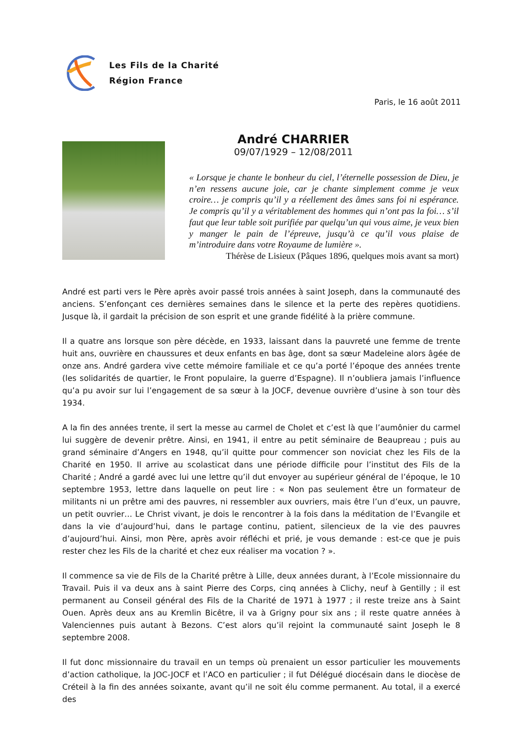Les Fils de la Charité
Région France
Paris, le 16 août 2011
André CHARRIER
09/07/1929 – 12/08/2011
« Lorsque je chante le bonheur du ciel, l’éternelle possession de Dieu, je n’en ressens aucune joie, car je chante simplement comme je veux croire… je compris qu’il y a réellement des âmes sans foi ni espérance. Je compris qu’il y a véritablement des hommes qui n’ont pas la foi… s’il faut que leur table soit purifiée par quelqu’un qui vous aime, je veux bien y manger le pain de l’épreuve, jusqu’à ce qu’il vous plaise de m’introduire dans votre Royaume de lumière ».
Thérèse de Lisieux (Pâques 1896, quelques mois avant sa mort)
André est parti vers le Père après avoir passé trois années à saint Joseph, dans la communauté des anciens. S’enfonçant ces dernières semaines dans le silence et la perte des repères quotidiens. Jusque là, il gardait la précision de son esprit et une grande fidélité à la prière commune.
Il a quatre ans lorsque son père décède, en 1933, laissant dans la pauvreté une femme de trente huit ans, ouvrière en chaussures et deux enfants en bas âge, dont sa sœur Madeleine alors âgée de onze ans. André gardera vive cette mémoire familiale et ce qu’a porté l’époque des années trente (les solidarités de quartier, le Front populaire, la guerre d’Espagne). Il n’oubliera jamais l’influence qu’a pu avoir sur lui l’engagement de sa sœur à la JOCF, devenue ouvrière d’usine à son tour dès 1934.
A la fin des années trente, il sert la messe au carmel de Cholet et c’est là que l’aumônier du carmel lui suggère de devenir prêtre. Ainsi, en 1941, il entre au petit séminaire de Beaupreau ; puis au grand séminaire d’Angers en 1948, qu’il quitte pour commencer son noviciat chez les Fils de la Charité en 1950. Il arrive au scolasticat dans une période difficile pour l’institut des Fils de la Charité ; André a gardé avec lui une lettre qu’il dut envoyer au supérieur général de l’époque, le 10 septembre 1953, lettre dans laquelle on peut lire : « Non pas seulement être un formateur de militants ni un prêtre ami des pauvres, ni ressembler aux ouvriers, mais être l’un d’eux, un pauvre, un petit ouvrier… Le Christ vivant, je dois le rencontrer à la fois dans la méditation de l’Evangile et dans la vie d’aujourd’hui, dans le partage continu, patient, silencieux de la vie des pauvres d’aujourd’hui. Ainsi, mon Père, après avoir réfléchi et prié, je vous demande : est-ce que je puis rester chez les Fils de la charité et chez eux réaliser ma vocation ? ».
Il commence sa vie de Fils de la Charité prêtre à Lille, deux années durant, à l’Ecole missionnaire du Travail. Puis il va deux ans à saint Pierre des Corps, cinq années à Clichy, neuf à Gentilly ; il est permanent au Conseil général des Fils de la Charité de 1971 à 1977 ; il reste treize ans à Saint Ouen. Après deux ans au Kremlin Bicêtre, il va à Grigny pour six ans ; il reste quatre années à Valenciennes puis autant à Bezons. C’est alors qu’il rejoint la communauté saint Joseph le 8 septembre 2008.
Il fut donc missionnaire du travail en un temps où prenaient un essor particulier les mouvements d’action catholique, la JOC-JOCF et l’ACO en particulier ; il fut Délégué diocésain dans le diocèse de Créteil à la fin des années soixante, avant qu’il ne soit élu comme permanent. Au total, il a exercé des